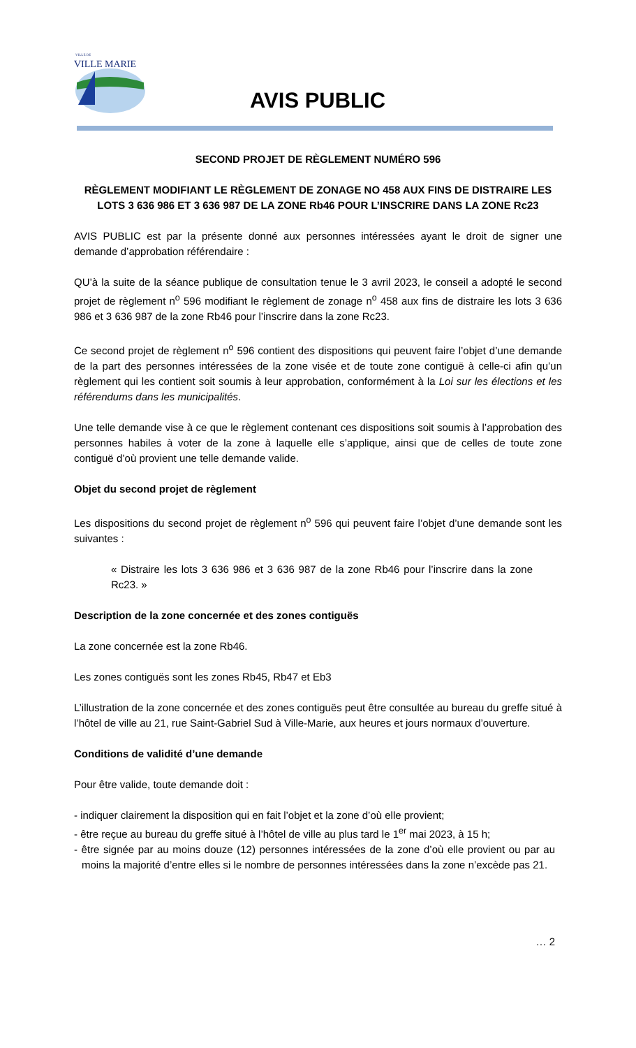VILLE DE
VILLE MARIE
AVIS PUBLIC
SECOND PROJET DE RÈGLEMENT NUMÉRO 596
RÈGLEMENT MODIFIANT LE RÈGLEMENT DE ZONAGE NO 458 AUX FINS DE DISTRAIRE LES LOTS 3 636 986 ET 3 636 987 DE LA ZONE Rb46 POUR L’INSCRIRE DANS LA ZONE Rc23
AVIS PUBLIC est par la présente donné aux personnes intéressées ayant le droit de signer une demande d’approbation référendaire :
QU’à la suite de la séance publique de consultation tenue le 3 avril 2023, le conseil a adopté le second projet de règlement n<sup>o</sup> 596 modifiant le règlement de zonage n<sup>o</sup> 458 aux fins de distraire les lots 3 636 986 et 3 636 987 de la zone Rb46 pour l’inscrire dans la zone Rc23.
Ce second projet de règlement n<sup>o</sup> 596 contient des dispositions qui peuvent faire l’objet d’une demande de la part des personnes intéressées de la zone visée et de toute zone contiguë à celle-ci afin qu’un règlement qui les contient soit soumis à leur approbation, conformément à la Loi sur les élections et les référendums dans les municipalités.
Une telle demande vise à ce que le règlement contenant ces dispositions soit soumis à l’approbation des personnes habiles à voter de la zone à laquelle elle s’applique, ainsi que de celles de toute zone contiguë d’où provient une telle demande valide.
Objet du second projet de règlement
Les dispositions du second projet de règlement n<sup>o</sup> 596 qui peuvent faire l’objet d’une demande sont les suivantes :
« Distraire les lots 3 636 986 et 3 636 987 de la zone Rb46 pour l’inscrire dans la zone Rc23. »
Description de la zone concernée et des zones contiguës
La zone concernée est la zone Rb46.
Les zones contiguës sont les zones Rb45, Rb47 et Eb3
L’illustration de la zone concernée et des zones contiguës peut être consultée au bureau du greffe situé à l’hôtel de ville au 21, rue Saint-Gabriel Sud à Ville-Marie, aux heures et jours normaux d’ouverture.
Conditions de validité d’une demande
Pour être valide, toute demande doit :
- indiquer clairement la disposition qui en fait l’objet et la zone d’où elle provient;
- être reçue au bureau du greffe situé à l’hôtel de ville au plus tard le 1<sup>er</sup> mai 2023, à 15 h;
- être signée par au moins douze (12) personnes intéressées de la zone d’où elle provient ou par au moins la majorité d’entre elles si le nombre de personnes intéressées dans la zone n’excède pas 21.
… 2